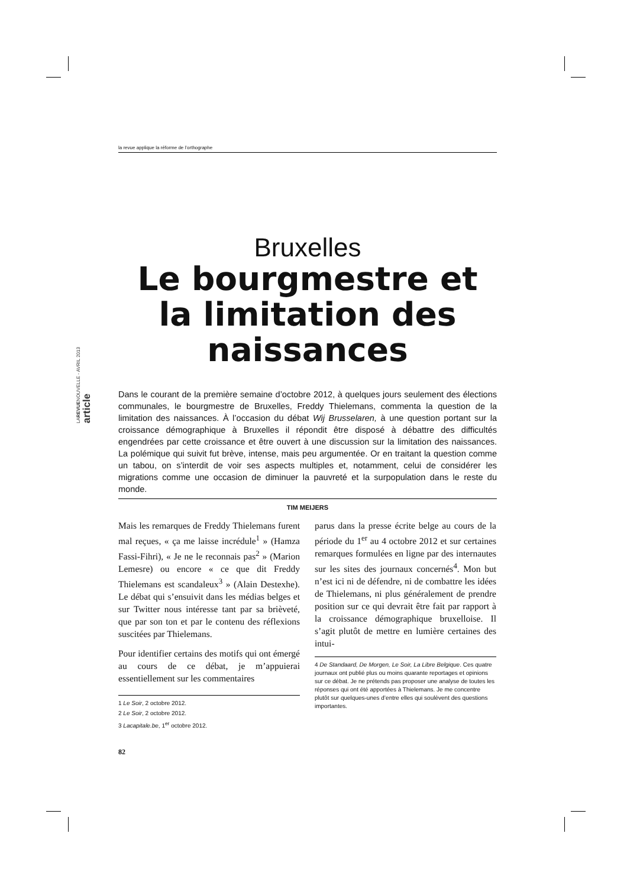la revue applique la réforme de l’orthographe
LAREVUENOUVELLE - AVRIL 2013 article
Bruxelles
Le bourgmestre et la limitation des naissances
Dans le courant de la première semaine d’octobre 2012, à quelques jours seulement des élections communales, le bourgmestre de Bruxelles, Freddy Thielemans, commenta la question de la limitation des naissances. À l’occasion du débat Wij Brusselaren, à une question portant sur la croissance démographique à Bruxelles il répondit être disposé à débattre des difficultés engendrées par cette croissance et être ouvert à une discussion sur la limitation des naissances. La polémique qui suivit fut brève, intense, mais peu argumentée. Or en traitant la question comme un tabou, on s’interdit de voir ses aspects multiples et, notamment, celui de considérer les migrations comme une occasion de diminuer la pauvreté et la surpopulation dans le reste du monde.
TIM MEIJERS
Mais les remarques de Freddy Thielemans furent mal reçues, « ça me laisse incrédule<sup>1</sup> » (Hamza Fassi-Fihri), « Je ne le reconnais pas<sup>2</sup> » (Marion Lemesre) ou encore « ce que dit Freddy Thielemans est scandaleux<sup>3</sup> » (Alain Destexhe). Le débat qui s’ensuivit dans les médias belges et sur Twitter nous intéresse tant par sa brièveté, que par son ton et par le contenu des réflexions suscitées par Thielemans.
Pour identifier certains des motifs qui ont émergé au cours de ce débat, je m’appuierai essentiellement sur les commentaires
1 Le Soir, 2 octobre 2012.
2 Le Soir, 2 octobre 2012.
3 Lacapitale.be, 1<sup>er</sup> octobre 2012.
82
parus dans la presse écrite belge au cours de la période du 1<sup>er</sup> au 4 octobre 2012 et sur certaines remarques formulées en ligne par des internautes sur les sites des journaux concernés<sup>4</sup>. Mon but n’est ici ni de défendre, ni de combattre les idées de Thielemans, ni plus généralement de prendre position sur ce qui devrait être fait par rapport à la croissance démographique bruxelloise. Il s’agit plutôt de mettre en lumière certaines des intui-
4 De Standaard, De Morgen, Le Soir, La Libre Belgique. Ces quatre journaux ont publié plus ou moins quarante reportages et opinions sur ce débat. Je ne prétends pas proposer une analyse de toutes les réponses qui ont été apportées à Thielemans. Je me concentre plutôt sur quelques-unes d’entre elles qui soulèvent des questions importantes.